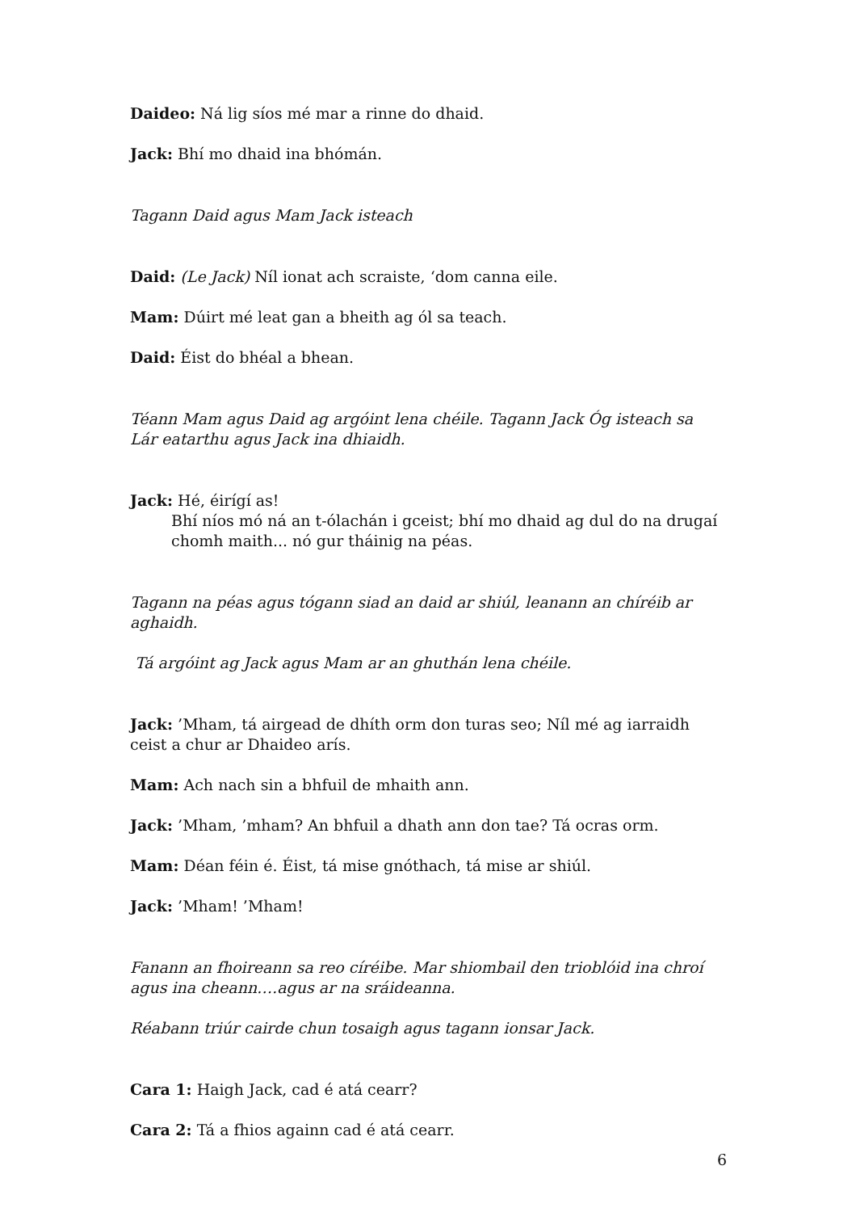Daideo: Ná lig síos mé mar a rinne do dhaid.
Jack: Bhí mo dhaid ina bhómán.
Tagann Daid agus Mam Jack isteach
Daid: (Le Jack) Níl ionat ach scraiste, ‘dom canna eile.
Mam: Dúirt mé leat gan a bheith ag ól sa teach.
Daid: Éist do bhéal a bhean.
Téann Mam agus Daid ag argóint lena chéile. Tagann Jack Óg isteach sa Lár eatarthu agus Jack ina dhiaidh.
Jack: Hé, éirígí as!
Bhí níos mó ná an t-ólachán i gceist; bhí mo dhaid ag dul do na drugaí chomh maith... nó gur tháinig na péas.
Tagann na péas agus tógann siad an daid ar shiúl, leanann an chíréib ar aghaidh.
Tá argóint ag Jack agus Mam ar an ghuthán lena chéile.
Jack: ’Mham, tá airgead de dhíth orm don turas seo; Níl mé ag iarraidh ceist a chur ar Dhaideo arís.
Mam: Ach nach sin a bhfuil de mhaith ann.
Jack: ’Mham, ’mham? An bhfuil a dhath ann don tae? Tá ocras orm.
Mam: Déan féin é. Éist, tá mise gnóthach, tá mise ar shiúl.
Jack: ’Mham! ’Mham!
Fanann an fhoireann sa reo círéibe. Mar shiombail den trioblóid ina chroí
agus ina cheann….agus ar na sráideanna.
Réabann triúr cairde chun tosaigh agus tagann ionsar Jack.
Cara 1: Haigh Jack, cad é atá cearr?
Cara 2: Tá a fhios againn cad é atá cearr.
6